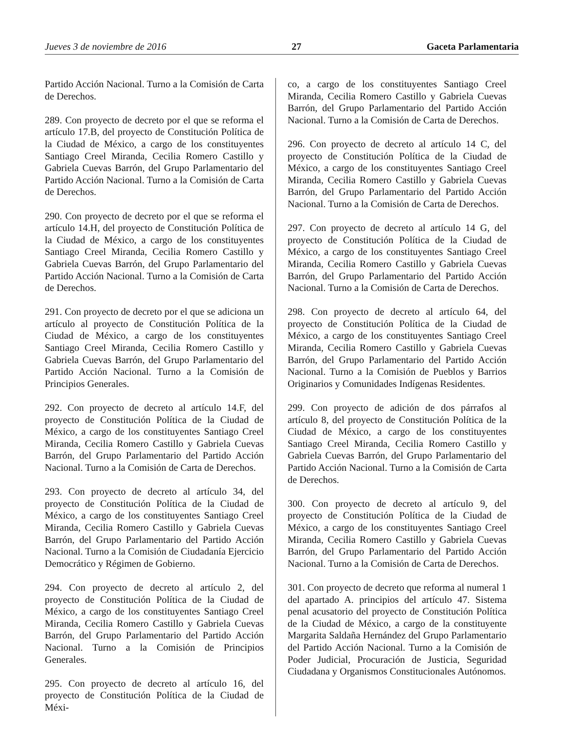Jueves 3 de noviembre de 2016 27 Gaceta Parlamentaria
Partido Acción Nacional. Turno a la Comisión de Carta de Derechos.
289. Con proyecto de decreto por el que se reforma el artículo 17.B, del proyecto de Constitución Política de la Ciudad de México, a cargo de los constituyentes Santiago Creel Miranda, Cecilia Romero Castillo y Gabriela Cuevas Barrón, del Grupo Parlamentario del Partido Acción Nacional. Turno a la Comisión de Carta de Derechos.
290. Con proyecto de decreto por el que se reforma el artículo 14.H, del proyecto de Constitución Política de la Ciudad de México, a cargo de los constituyentes Santiago Creel Miranda, Cecilia Romero Castillo y Gabriela Cuevas Barrón, del Grupo Parlamentario del Partido Acción Nacional. Turno a la Comisión de Carta de Derechos.
291. Con proyecto de decreto por el que se adiciona un artículo al proyecto de Constitución Política de la Ciudad de México, a cargo de los constituyentes Santiago Creel Miranda, Cecilia Romero Castillo y Gabriela Cuevas Barrón, del Grupo Parlamentario del Partido Acción Nacional. Turno a la Comisión de Principios Generales.
292. Con proyecto de decreto al artículo 14.F, del proyecto de Constitución Política de la Ciudad de México, a cargo de los constituyentes Santiago Creel Miranda, Cecilia Romero Castillo y Gabriela Cuevas Barrón, del Grupo Parlamentario del Partido Acción Nacional. Turno a la Comisión de Carta de Derechos.
293. Con proyecto de decreto al artículo 34, del proyecto de Constitución Política de la Ciudad de México, a cargo de los constituyentes Santiago Creel Miranda, Cecilia Romero Castillo y Gabriela Cuevas Barrón, del Grupo Parlamentario del Partido Acción Nacional. Turno a la Comisión de Ciudadanía Ejercicio Democrático y Régimen de Gobierno.
294. Con proyecto de decreto al artículo 2, del proyecto de Constitución Política de la Ciudad de México, a cargo de los constituyentes Santiago Creel Miranda, Cecilia Romero Castillo y Gabriela Cuevas Barrón, del Grupo Parlamentario del Partido Acción Nacional. Turno a la Comisión de Principios Generales.
295. Con proyecto de decreto al artículo 16, del proyecto de Constitución Política de la Ciudad de Méxi-
co, a cargo de los constituyentes Santiago Creel Miranda, Cecilia Romero Castillo y Gabriela Cuevas Barrón, del Grupo Parlamentario del Partido Acción Nacional. Turno a la Comisión de Carta de Derechos.
296. Con proyecto de decreto al artículo 14 C, del proyecto de Constitución Política de la Ciudad de México, a cargo de los constituyentes Santiago Creel Miranda, Cecilia Romero Castillo y Gabriela Cuevas Barrón, del Grupo Parlamentario del Partido Acción Nacional. Turno a la Comisión de Carta de Derechos.
297. Con proyecto de decreto al artículo 14 G, del proyecto de Constitución Política de la Ciudad de México, a cargo de los constituyentes Santiago Creel Miranda, Cecilia Romero Castillo y Gabriela Cuevas Barrón, del Grupo Parlamentario del Partido Acción Nacional. Turno a la Comisión de Carta de Derechos.
298. Con proyecto de decreto al artículo 64, del proyecto de Constitución Política de la Ciudad de México, a cargo de los constituyentes Santiago Creel Miranda, Cecilia Romero Castillo y Gabriela Cuevas Barrón, del Grupo Parlamentario del Partido Acción Nacional. Turno a la Comisión de Pueblos y Barrios Originarios y Comunidades Indígenas Residentes.
299. Con proyecto de adición de dos párrafos al artículo 8, del proyecto de Constitución Política de la Ciudad de México, a cargo de los constituyentes Santiago Creel Miranda, Cecilia Romero Castillo y Gabriela Cuevas Barrón, del Grupo Parlamentario del Partido Acción Nacional. Turno a la Comisión de Carta de Derechos.
300. Con proyecto de decreto al artículo 9, del proyecto de Constitución Política de la Ciudad de México, a cargo de los constituyentes Santiago Creel Miranda, Cecilia Romero Castillo y Gabriela Cuevas Barrón, del Grupo Parlamentario del Partido Acción Nacional. Turno a la Comisión de Carta de Derechos.
301. Con proyecto de decreto que reforma al numeral 1 del apartado A. principios del artículo 47. Sistema penal acusatorio del proyecto de Constitución Política de la Ciudad de México, a cargo de la constituyente Margarita Saldaña Hernández del Grupo Parlamentario del Partido Acción Nacional. Turno a la Comisión de Poder Judicial, Procuración de Justicia, Seguridad Ciudadana y Organismos Constitucionales Autónomos.